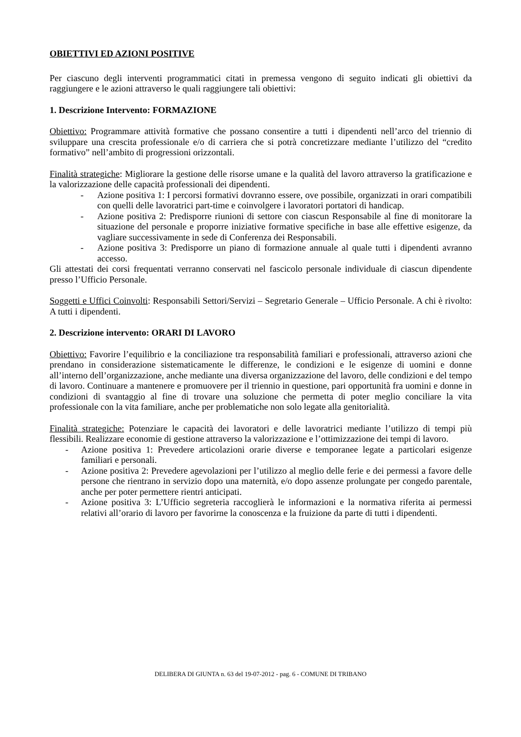OBIETTIVI ED AZIONI POSITIVE
Per ciascuno degli interventi programmatici citati in premessa vengono di seguito indicati gli obiettivi da raggiungere e le azioni attraverso le quali raggiungere tali obiettivi:
1. Descrizione Intervento: FORMAZIONE
Obiettivo: Programmare attività formative che possano consentire a tutti i dipendenti nell’arco del triennio di sviluppare una crescita professionale e/o di carriera che si potrà concretizzare mediante l’utilizzo del “credito formativo” nell’ambito di progressioni orizzontali.
Finalità strategiche: Migliorare la gestione delle risorse umane e la qualità del lavoro attraverso la gratificazione e la valorizzazione delle capacità professionali dei dipendenti.
- Azione positiva 1: I percorsi formativi dovranno essere, ove possibile, organizzati in orari compatibili con quelli delle lavoratrici part-time e coinvolgere i lavoratori portatori di handicap.
- Azione positiva 2: Predisporre riunioni di settore con ciascun Responsabile al fine di monitorare la situazione del personale e proporre iniziative formative specifiche in base alle effettive esigenze, da vagliare successivamente in sede di Conferenza dei Responsabili.
- Azione positiva 3: Predisporre un piano di formazione annuale al quale tutti i dipendenti avranno accesso.
Gli attestati dei corsi frequentati verranno conservati nel fascicolo personale individuale di ciascun dipendente presso l’Ufficio Personale.
Soggetti e Uffici Coinvolti: Responsabili Settori/Servizi – Segretario Generale – Ufficio Personale. A chi è rivolto: A tutti i dipendenti.
2. Descrizione intervento: ORARI DI LAVORO
Obiettivo: Favorire l’equilibrio e la conciliazione tra responsabilità familiari e professionali, attraverso azioni che prendano in considerazione sistematicamente le differenze, le condizioni e le esigenze di uomini e donne all’interno dell’organizzazione, anche mediante una diversa organizzazione del lavoro, delle condizioni e del tempo di lavoro. Continuare a mantenere e promuovere per il triennio in questione, pari opportunità fra uomini e donne in condizioni di svantaggio al fine di trovare una soluzione che permetta di poter meglio conciliare la vita professionale con la vita familiare, anche per problematiche non solo legate alla genitorialità.
Finalità strategiche: Potenziare le capacità dei lavoratori e delle lavoratrici mediante l’utilizzo di tempi più flessibili. Realizzare economie di gestione attraverso la valorizzazione e l’ottimizzazione dei tempi di lavoro.
- Azione positiva 1: Prevedere articolazioni orarie diverse e temporanee legate a particolari esigenze familiari e personali.
- Azione positiva 2: Prevedere agevolazioni per l’utilizzo al meglio delle ferie e dei permessi a favore delle persone che rientrano in servizio dopo una maternità, e/o dopo assenze prolungate per congedo parentale, anche per poter permettere rientri anticipati.
- Azione positiva 3: L’Ufficio segreteria raccoglierà le informazioni e la normativa riferita ai permessi relativi all’orario di lavoro per favorirne la conoscenza e la fruizione da parte di tutti i dipendenti.
DELIBERA DI GIUNTA n. 63 del 19-07-2012 - pag. 6 - COMUNE DI TRIBANO